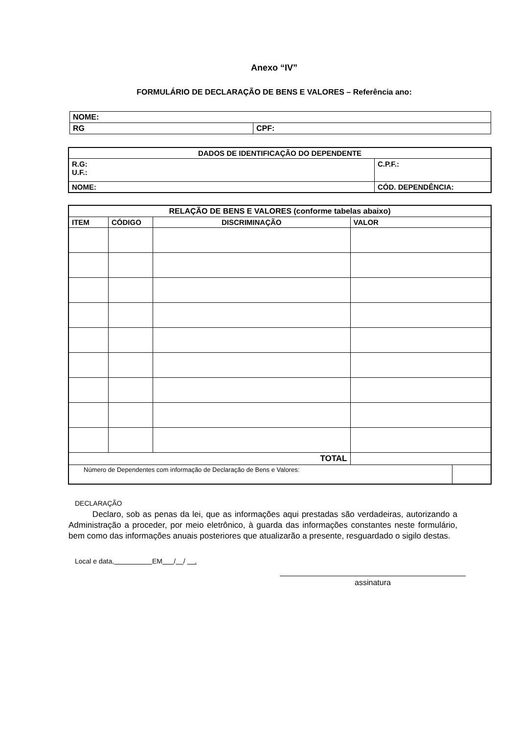Anexo “IV”
FORMULÁRIO DE DECLARAÇÃO DE BENS E VALORES – Referência ano:
| NOME: | |
| RG | CPF: |
| DADOS DE IDENTIFICAÇÃO DO DEPENDENTE | |
| --- | --- |
| R.G: U.F.: | C.P.F.: |
| NOME: | CÓD. DEPENDÊNCIA: |
| RELAÇÃO DE BENS E VALORES (conforme tabelas abaixo) | | | | |
| --- | --- | --- | --- | --- |
| ITEM | CÓDIGO | DISCRIMINAÇÃO | VALOR | |
| TOTAL | | | | |
| Número de Dependentes com informação de Declaração de Bens e Valores: | | | | |
DECLARAÇÃO
Declaro, sob as penas da lei, que as informações aqui prestadas são verdadeiras, autorizando a Administração a proceder, por meio eletrônico, à guarda das informações constantes neste formulário, bem como das informações anuais posteriores que atualizarão a presente, resguardado o sigilo destas.
Local e data, EM / / .
assinatura